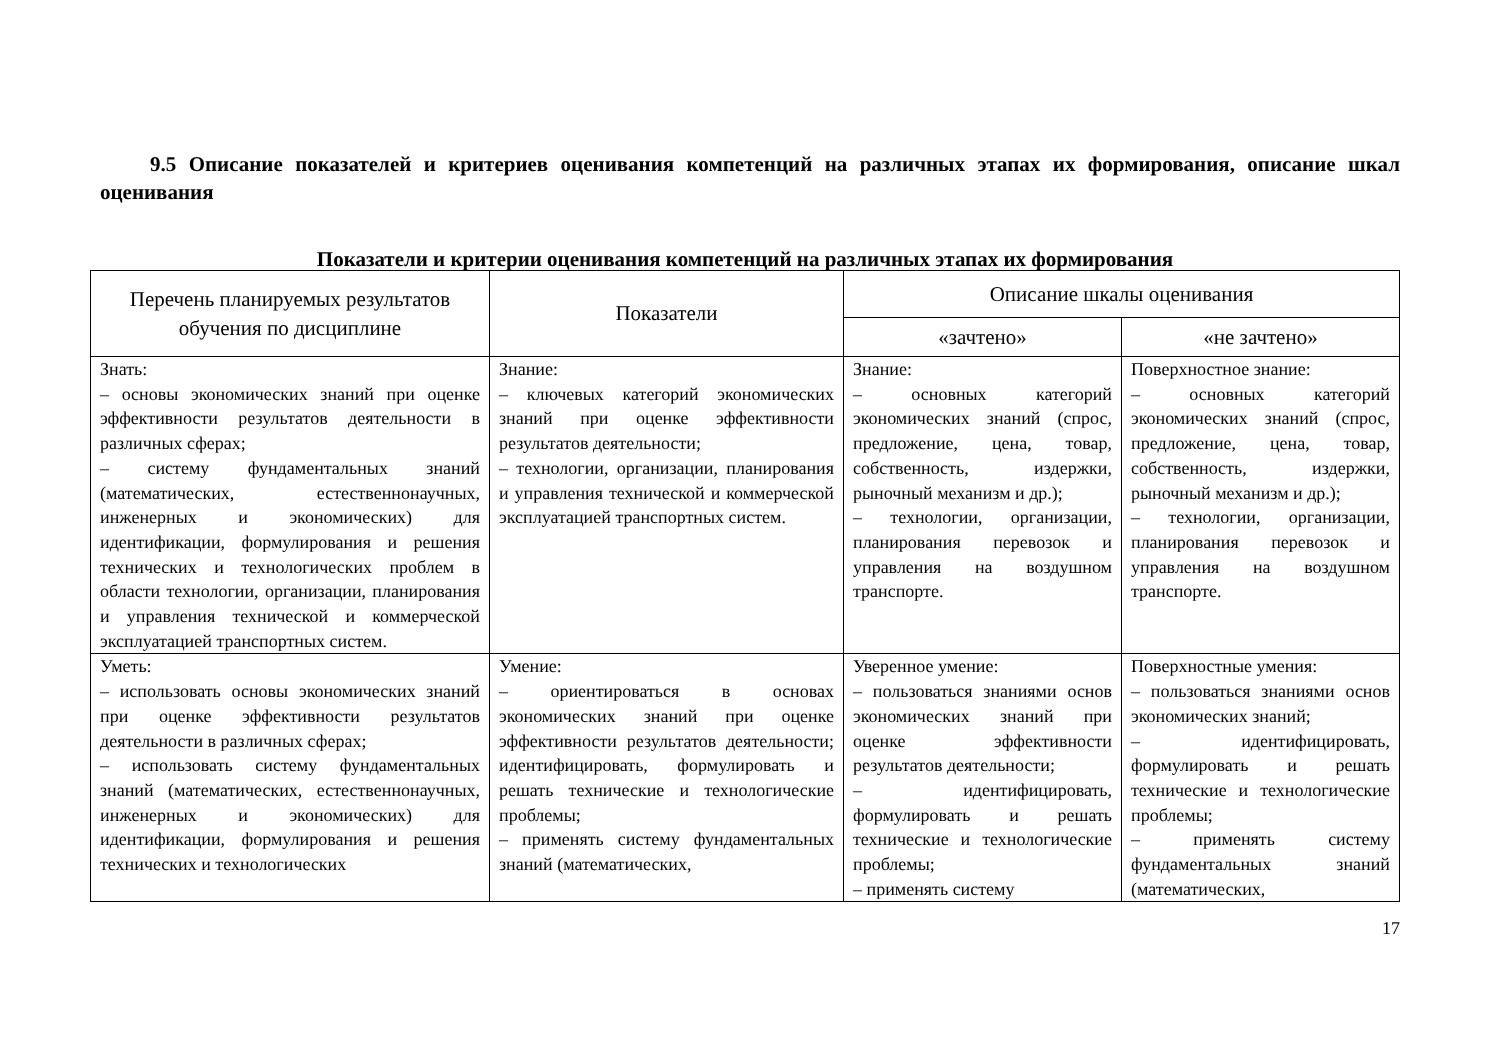9.5 Описание показателей и критериев оценивания компетенций на различных этапах их формирования, описание шкал оценивания
Показатели и критерии оценивания компетенций на различных этапах их формирования
| Перечень планируемых результатов обучения по дисциплине | Показатели | Описание шкалы оценивания | |
| --- | --- | --- | --- |
| | | «зачтено» | «не зачтено» |
| Знать: – основы экономических знаний при оценке эффективности результатов деятельности в различных сферах; – систему фундаментальных знаний (математических, естественнонаучных, инженерных и экономических) для идентификации, формулирования и решения технических и технологических проблем в области технологии, организации, планирования и управления технической и коммерческой эксплуатацией транспортных систем. | Знание: – ключевых категорий экономических знаний при оценке эффективности результатов деятельности; – технологии, организации, планирования и управления технической и коммерческой эксплуатацией транспортных систем. | Знание: – основных категорий экономических знаний (спрос, предложение, цена, товар, собственность, издержки, рыночный механизм и др.); – технологии, организации, планирования перевозок и управления на воздушном транспорте. | Поверхностное знание: – основных категорий экономических знаний (спрос, предложение, цена, товар, собственность, издержки, рыночный механизм и др.); – технологии, организации, планирования перевозок и управления на воздушном транспорте. |
| Уметь: – использовать основы экономических знаний при оценке эффективности результатов деятельности в различных сферах; – использовать систему фундаментальных знаний (математических, естественнонаучных, инженерных и экономических) для идентификации, формулирования и решения технических и технологических | Умение: – ориентироваться в основах экономических знаний при оценке эффективности результатов деятельности; идентифицировать, формулировать и решать технические и технологические проблемы; – применять систему фундаментальных знаний (математических, | Уверенное умение: – пользоваться знаниями основ экономических знаний при оценке эффективности результатов деятельности; – идентифицировать, формулировать и решать технические и технологические проблемы; – применять систему | Поверхностные умения: – пользоваться знаниями основ экономических знаний; – идентифицировать, формулировать и решать технические и технологические проблемы; – применять систему фундаментальных знаний (математических, |
17